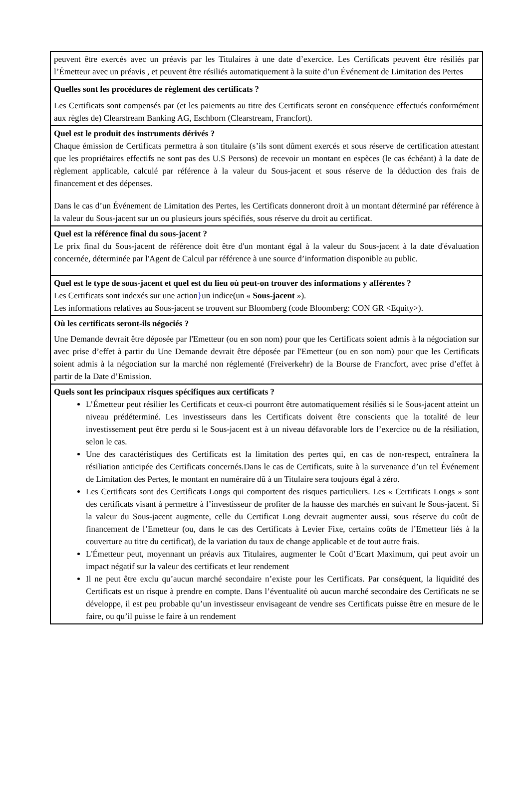peuvent être exercés avec un préavis par les Titulaires à une date d’exercice. Les Certificats peuvent être résiliés par l’Émetteur avec un préavis , et peuvent être résiliés automatiquement à la suite d’un Événement de Limitation des Pertes
Quelles sont les procédures de règlement des certificats ?
Les Certificats sont compensés par (et les paiements au titre des Certificats seront en conséquence effectués conformément aux règles de) Clearstream Banking AG, Eschborn (Clearstream, Francfort).
Quel est le produit des instruments dérivés ?
Chaque émission de Certificats permettra à son titulaire (s’ils sont dûment exercés et sous réserve de certification attestant que les propriétaires effectifs ne sont pas des U.S Persons) de recevoir un montant en espèces (le cas échéant) à la date de règlement applicable, calculé par référence à la valeur du Sous-jacent et sous réserve de la déduction des frais de financement et des dépenses.
Dans le cas d’un Événement de Limitation des Pertes, les Certificats donneront droit à un montant déterminé par référence à la valeur du Sous-jacent sur un ou plusieurs jours spécifiés, sous réserve du droit au certificat.
Quel est la référence final du sous-jacent ?
Le prix final du Sous-jacent de référence doit être d'un montant égal à la valeur du Sous-jacent à la date d'évaluation concernée, déterminée par l'Agent de Calcul par référence à une source d’information disponible au public.
Quel est le type de sous-jacent et quel est du lieu où peut-on trouver des informations y afférentes ?
Les Certificats sont indexés sur une action}un indice(un « Sous-jacent »).
Les informations relatives au Sous-jacent se trouvent sur Bloomberg (code Bloomberg: CON GR <Equity>).
Où les certificats seront-ils négociés ?
Une Demande devrait être déposée par l'Emetteur (ou en son nom) pour que les Certificats soient admis à la négociation sur avec prise d’effet à partir du Une Demande devrait être déposée par l'Emetteur (ou en son nom) pour que les Certificats soient admis à la négociation sur la marché non réglementé (Freiverkehr) de la Bourse de Francfort, avec prise d’effet à partir de la Date d’Emission.
Quels sont les principaux risques spécifiques aux certificats ?
L’Émetteur peut résilier les Certificats et ceux-ci pourront être automatiquement résiliés si le Sous-jacent atteint un niveau prédéterminé. Les investisseurs dans les Certificats doivent être conscients que la totalité de leur investissement peut être perdu si le Sous-jacent est à un niveau défavorable lors de l’exercice ou de la résiliation, selon le cas.
Une des caractéristiques des Certificats est la limitation des pertes qui, en cas de non-respect, entraînera la résiliation anticipée des Certificats concernés.Dans le cas de Certificats, suite à la survenance d’un tel Événement de Limitation des Pertes, le montant en numéraire dû à un Titulaire sera toujours égal à zéro.
Les Certificats sont des Certificats Longs qui comportent des risques particuliers. Les « Certificats Longs » sont des certificats visant à permettre à l’investisseur de profiter de la hausse des marchés en suivant le Sous-jacent. Si la valeur du Sous-jacent augmente, celle du Certificat Long devrait augmenter aussi, sous réserve du coût de financement de l’Emetteur (ou, dans le cas des Certificats à Levier Fixe, certains coûts de l’Emetteur liés à la couverture au titre du certificat), de la variation du taux de change applicable et de tout autre frais.
L'Émetteur peut, moyennant un préavis aux Titulaires, augmenter le Coût d’Ecart Maximum, qui peut avoir un impact négatif sur la valeur des certificats et leur rendement
Il ne peut être exclu qu’aucun marché secondaire n’existe pour les Certificats. Par conséquent, la liquidité des Certificats est un risque à prendre en compte. Dans l’éventualité où aucun marché secondaire des Certificats ne se développe, il est peu probable qu’un investisseur envisageant de vendre ses Certificats puisse être en mesure de le faire, ou qu’il puisse le faire à un rendement